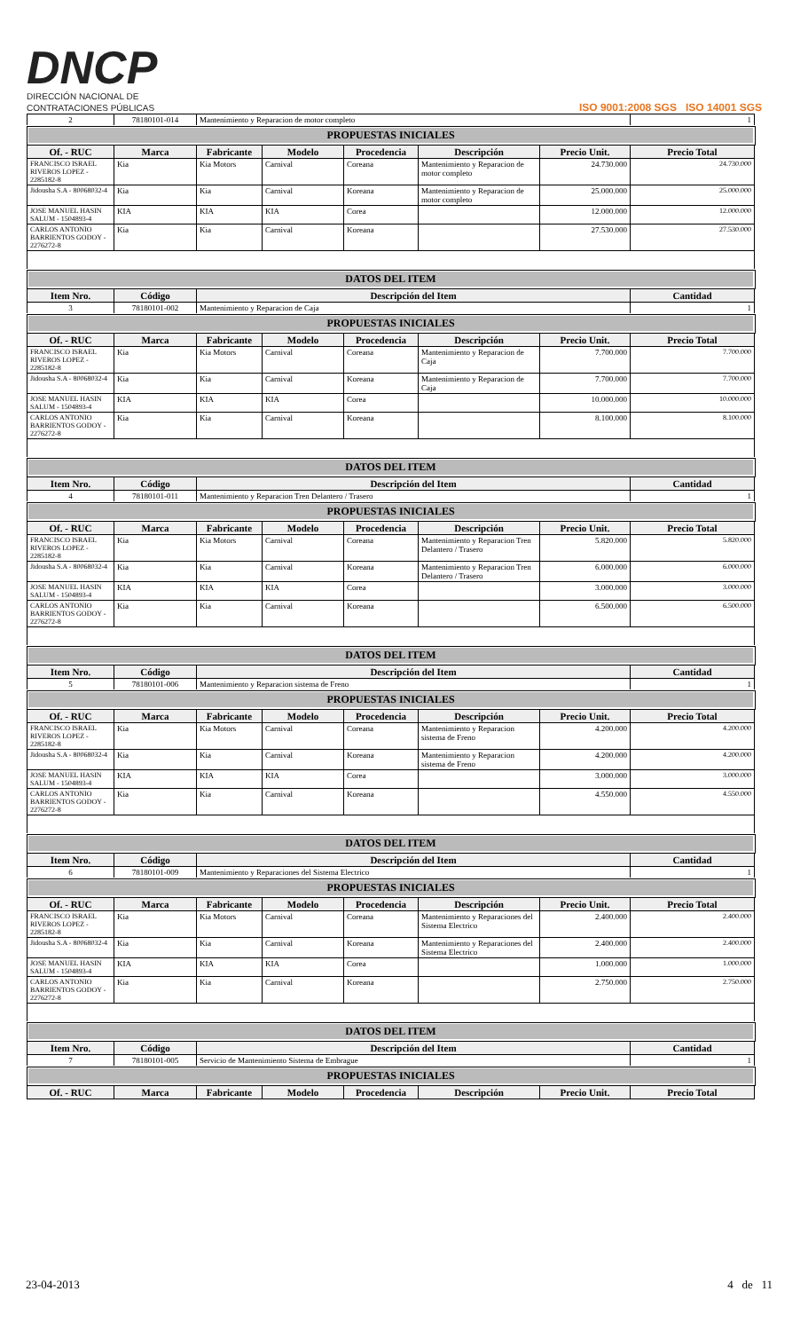DNCP
DIRECCIÓN NACIONAL DE
CONTRATACIONES PÚBLICAS
ISO 9001:2008 SGS ISO 14001 SGS
| 2 | 78180101-014 | Mantenimiento y Reparacion de motor completo | | | | | 1 |
| PROPUESTAS INICIALES | | | | | | | |
| Of. - RUC | Marca | Fabricante | Modelo | Procedencia | Descripción | Precio Unit. | Precio Total |
| FRANCISCO ISRAEL RIVEROS LOPEZ - 2285182-8 | Kia | Kia Motors | Carnival | Coreana | Mantenimiento y Reparacion de motor completo | 24.730.000 | 24.730.000 |
| Jidousha S.A - 80068032-4 | Kia | Kia | Carnival | Koreana | Mantenimiento y Reparacion de motor completo | 25.000.000 | 25.000.000 |
| JOSE MANUEL HASIN SALUM - 1504893-4 | KIA | KIA | KIA | Corea | | 12.000.000 | 12.000.000 |
| CARLOS ANTONIO BARRIENTOS GODOY - 2276272-8 | Kia | Kia | Carnival | Koreana | | 27.530.000 | 27.530.000 |
| DATOS DEL ITEM | | | | | | | |
| Item Nro. | Código | Descripción del Item | | | | | Cantidad |
| 3 | 78180101-002 | Mantenimiento y Reparacion de Caja | | | | | 1 |
| PROPUESTAS INICIALES | | | | | | | |
| Of. - RUC | Marca | Fabricante | Modelo | Procedencia | Descripción | Precio Unit. | Precio Total |
| FRANCISCO ISRAEL RIVEROS LOPEZ - 2285182-8 | Kia | Kia Motors | Carnival | Coreana | Mantenimiento y Reparacion de Caja | 7.700.000 | 7.700.000 |
| Jidousha S.A - 80068032-4 | Kia | Kia | Carnival | Koreana | Mantenimiento y Reparacion de Caja | 7.700.000 | 7.700.000 |
| JOSE MANUEL HASIN SALUM - 1504893-4 | KIA | KIA | KIA | Corea | | 10.000.000 | 10.000.000 |
| CARLOS ANTONIO BARRIENTOS GODOY - 2276272-8 | Kia | Kia | Carnival | Koreana | | 8.100.000 | 8.100.000 |
| DATOS DEL ITEM | | | | | | | |
| Item Nro. | Código | Descripción del Item | | | | | Cantidad |
| 4 | 78180101-011 | Mantenimiento y Reparacion Tren Delantero / Trasero | | | | | 1 |
| PROPUESTAS INICIALES | | | | | | | |
| Of. - RUC | Marca | Fabricante | Modelo | Procedencia | Descripción | Precio Unit. | Precio Total |
| FRANCISCO ISRAEL RIVEROS LOPEZ - 2285182-8 | Kia | Kia Motors | Carnival | Coreana | Mantenimiento y Reparacion Tren Delantero / Trasero | 5.820.000 | 5.820.000 |
| Jidousha S.A - 80068032-4 | Kia | Kia | Carnival | Koreana | Mantenimiento y Reparacion Tren Delantero / Trasero | 6.000.000 | 6.000.000 |
| JOSE MANUEL HASIN SALUM - 1504893-4 | KIA | KIA | KIA | Corea | | 3.000.000 | 3.000.000 |
| CARLOS ANTONIO BARRIENTOS GODOY - 2276272-8 | Kia | Kia | Carnival | Koreana | | 6.500.000 | 6.500.000 |
| DATOS DEL ITEM | | | | | | | |
| Item Nro. | Código | Descripción del Item | | | | | Cantidad |
| 5 | 78180101-006 | Mantenimiento y Reparacion sistema de Freno | | | | | 1 |
| PROPUESTAS INICIALES | | | | | | | |
| Of. - RUC | Marca | Fabricante | Modelo | Procedencia | Descripción | Precio Unit. | Precio Total |
| FRANCISCO ISRAEL RIVEROS LOPEZ - 2285182-8 | Kia | Kia Motors | Carnival | Coreana | Mantenimiento y Reparacion sistema de Freno | 4.200.000 | 4.200.000 |
| Jidousha S.A - 80068032-4 | Kia | Kia | Carnival | Koreana | Mantenimiento y Reparacion sistema de Freno | 4.200.000 | 4.200.000 |
| JOSE MANUEL HASIN SALUM - 1504893-4 | KIA | KIA | KIA | Corea | | 3.000.000 | 3.000.000 |
| CARLOS ANTONIO BARRIENTOS GODOY - 2276272-8 | Kia | Kia | Carnival | Koreana | | 4.550.000 | 4.550.000 |
| DATOS DEL ITEM | | | | | | | |
| Item Nro. | Código | Descripción del Item | | | | | Cantidad |
| 6 | 78180101-009 | Mantenimiento y Reparaciones del Sistema Electrico | | | | | 1 |
| PROPUESTAS INICIALES | | | | | | | |
| Of. - RUC | Marca | Fabricante | Modelo | Procedencia | Descripción | Precio Unit. | Precio Total |
| FRANCISCO ISRAEL RIVEROS LOPEZ - 2285182-8 | Kia | Kia Motors | Carnival | Coreana | Mantenimiento y Reparaciones del Sistema Electrico | 2.400.000 | 2.400.000 |
| Jidousha S.A - 80068032-4 | Kia | Kia | Carnival | Koreana | Mantenimiento y Reparaciones del Sistema Electrico | 2.400.000 | 2.400.000 |
| JOSE MANUEL HASIN SALUM - 1504893-4 | KIA | KIA | KIA | Corea | | 1.000.000 | 1.000.000 |
| CARLOS ANTONIO BARRIENTOS GODOY - 2276272-8 | Kia | Kia | Carnival | Koreana | | 2.750.000 | 2.750.000 |
| DATOS DEL ITEM | | | | | | | |
| Item Nro. | Código | Descripción del Item | | | | | Cantidad |
| 7 | 78180101-005 | Servicio de Mantenimiento Sistema de Embrague | | | | | 1 |
| PROPUESTAS INICIALES | | | | | | | |
| Of. - RUC | Marca | Fabricante | Modelo | Procedencia | Descripción | Precio Unit. | Precio Total |
23-04-2013 4 de 11